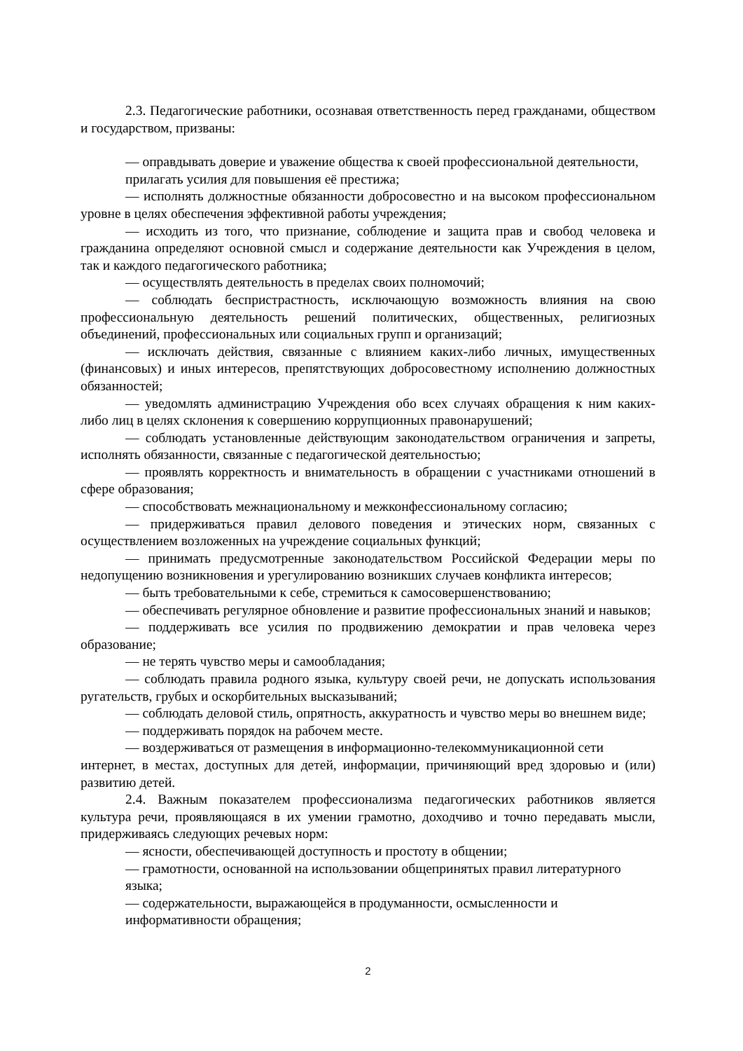2.3. Педагогические работники, осознавая ответственность перед гражданами, обществом и государством, призваны:
— оправдывать доверие и уважение общества к своей профессиональной деятельности, прилагать усилия для повышения её престижа;
— исполнять должностные обязанности добросовестно и на высоком профессиональном уровне в целях обеспечения эффективной работы учреждения;
— исходить из того, что признание, соблюдение и защита прав и свобод человека и гражданина определяют основной смысл и содержание деятельности как Учреждения в целом, так и каждого педагогического работника;
— осуществлять деятельность в пределах своих полномочий;
— соблюдать беспристрастность, исключающую возможность влияния на свою профессиональную деятельность решений политических, общественных, религиозных объединений, профессиональных или социальных групп и организаций;
— исключать действия, связанные с влиянием каких-либо личных, имущественных (финансовых) и иных интересов, препятствующих добросовестному исполнению должностных обязанностей;
— уведомлять администрацию Учреждения обо всех случаях обращения к ним каких-либо лиц в целях склонения к совершению коррупционных правонарушений;
— соблюдать установленные действующим законодательством ограничения и запреты, исполнять обязанности, связанные с педагогической деятельностью;
— проявлять корректность и внимательность в обращении с участниками отношений в сфере образования;
— способствовать межнациональному и межконфессиональному согласию;
— придерживаться правил делового поведения и этических норм, связанных с осуществлением возложенных на учреждение социальных функций;
— принимать предусмотренные законодательством Российской Федерации меры по недопущению возникновения и урегулированию возникших случаев конфликта интересов;
— быть требовательными к себе, стремиться к самосовершенствованию;
— обеспечивать регулярное обновление и развитие профессиональных знаний и навыков;
— поддерживать все усилия по продвижению демократии и прав человека через образование;
— не терять чувство меры и самообладания;
— соблюдать правила родного языка, культуру своей речи, не допускать использования ругательств, грубых и оскорбительных высказываний;
— соблюдать деловой стиль, опрятность, аккуратность и чувство меры во внешнем виде;
— поддерживать порядок на рабочем месте.
— воздерживаться от размещения в информационно-телекоммуникационной сети
интернет, в местах, доступных для детей, информации, причиняющий вред здоровью и (или) развитию детей.
2.4. Важным показателем профессионализма педагогических работников является культура речи, проявляющаяся в их умении грамотно, доходчиво и точно передавать мысли, придерживаясь следующих речевых норм:
— ясности, обеспечивающей доступность и простоту в общении;
— грамотности, основанной на использовании общепринятых правил литературного языка;
— содержательности, выражающейся в продуманности, осмысленности и информативности обращения;
2